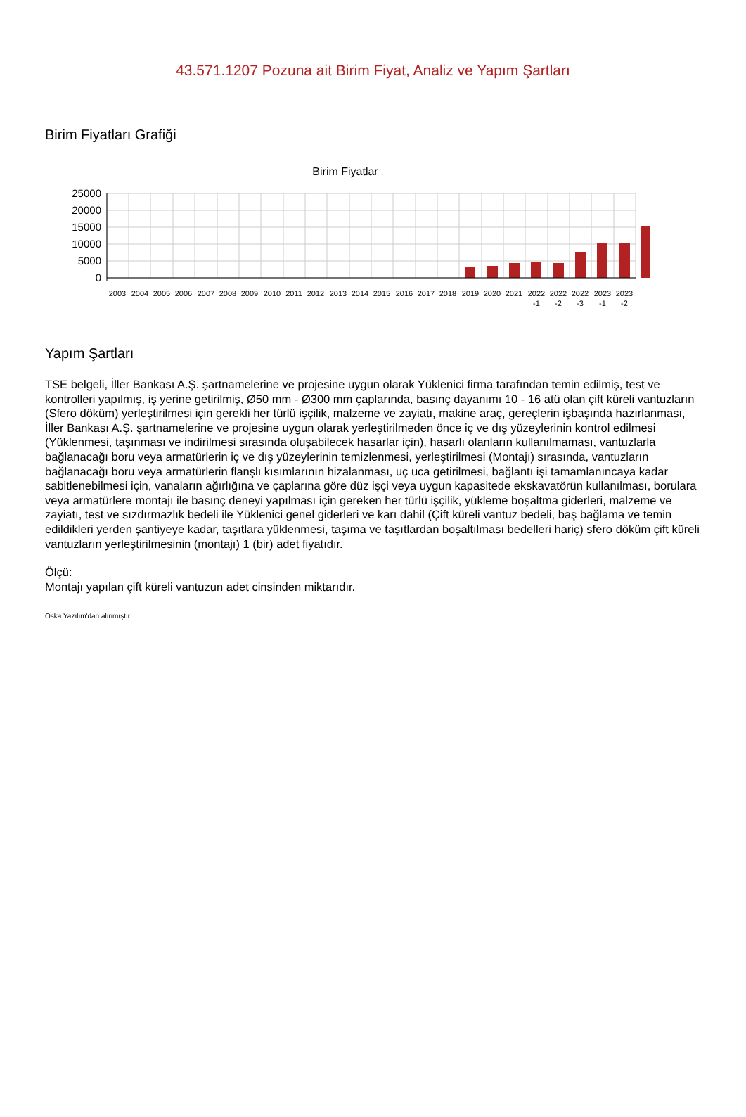43.571.1207 Pozuna ait Birim Fiyat, Analiz ve Yapım Şartları
Birim Fiyatları Grafiği
Birim Fiyatlar
25000
20000
15000
10000
5000
0
2003
2004
2005
2006
2007
2008
2009
2010
2011
2012
2013
2014
2015
2016
2017
2018
2019
2020
2021
2022
2022
2022
2023
2023
-1
-2
-3
-1
-2
Yapım Şartları
TSE belgeli, İller Bankası A.Ş. şartnamelerine ve projesine uygun olarak Yüklenici firma tarafından temin edilmiş, test ve kontrolleri yapılmış, iş yerine getirilmiş, Ø50 mm - Ø300 mm çaplarında, basınç dayanımı 10 - 16 atü olan çift küreli vantuzların (Sfero döküm) yerleştirilmesi için gerekli her türlü işçilik, malzeme ve zayiatı, makine araç, gereçlerin işbaşında hazırlanması, İller Bankası A.Ş. şartnamelerine ve projesine uygun olarak yerleştirilmeden önce iç ve dış yüzeylerinin kontrol edilmesi (Yüklenmesi, taşınması ve indirilmesi sırasında oluşabilecek hasarlar için), hasarlı olanların kullanılmaması, vantuzlarla bağlanacağı boru veya armatürlerin iç ve dış yüzeylerinin temizlenmesi, yerleştirilmesi (Montajı) sırasında, vantuzların bağlanacağı boru veya armatürlerin flanşlı kısımlarının hizalanması, uç uca getirilmesi, bağlantı işi tamamlanıncaya kadar sabitlenebilmesi için, vanaların ağırlığına ve çaplarına göre düz işçi veya uygun kapasitede ekskavatörün kullanılması, borulara veya armatürlere montajı ile basınç deneyi yapılması için gereken her türlü işçilik, yükleme boşaltma giderleri, malzeme ve zayiatı, test ve sızdırmazlık bedeli ile Yüklenici genel giderleri ve karı dahil (Çift küreli vantuz bedeli, baş bağlama ve temin edildikleri yerden şantiyeye kadar, taşıtlara yüklenmesi, taşıma ve taşıtlardan boşaltılması bedelleri hariç) sfero döküm çift küreli vantuzların yerleştirilmesinin (montajı) 1 (bir) adet fiyatıdır.
Ölçü:
Montajı yapılan çift küreli vantuzun adet cinsinden miktarıdır.
Oska Yazılım'dan alınmıştır.